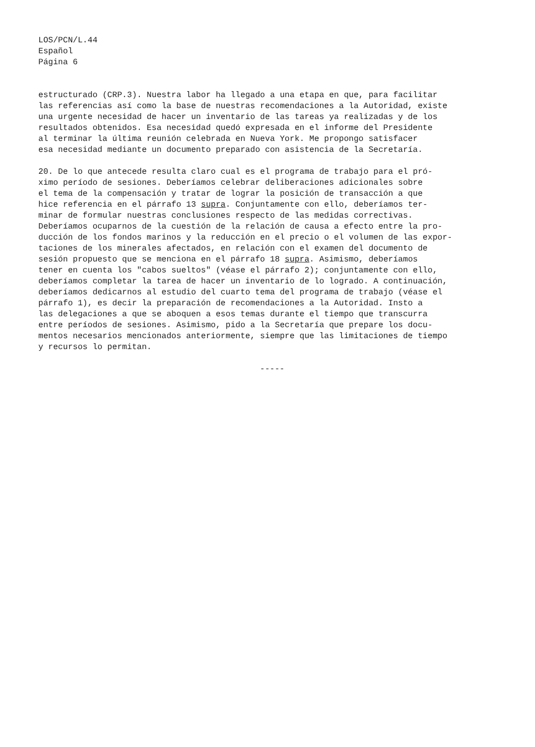LOS/PCN/L.44
Español
Página 6
estructurado (CRP.3). Nuestra labor ha llegado a una etapa en que, para facilitar las referencias así como la base de nuestras recomendaciones a la Autoridad, existe una urgente necesidad de hacer un inventario de las tareas ya realizadas y de los resultados obtenidos. Esa necesidad quedó expresada en el informe del Presidente al terminar la última reunión celebrada en Nueva York. Me propongo satisfacer esa necesidad mediante un documento preparado con asistencia de la Secretaría.
20. De lo que antecede resulta claro cual es el programa de trabajo para el pró- ximo período de sesiones. Deberíamos celebrar deliberaciones adicionales sobre el tema de la compensación y tratar de lograr la posición de transacción a que hice referencia en el párrafo 13 supra. Conjuntamente con ello, deberíamos ter- minar de formular nuestras conclusiones respecto de las medidas correctivas. Deberíamos ocuparnos de la cuestión de la relación de causa a efecto entre la pro- ducción de los fondos marinos y la reducción en el precio o el volumen de las expor- taciones de los minerales afectados, en relación con el examen del documento de sesión propuesto que se menciona en el párrafo 18 supra. Asimismo, deberíamos tener en cuenta los "cabos sueltos" (véase el párrafo 2); conjuntamente con ello, deberíamos completar la tarea de hacer un inventario de lo logrado. A continuación, deberíamos dedicarnos al estudio del cuarto tema del programa de trabajo (véase el párrafo 1), es decir la preparación de recomendaciones a la Autoridad. Insto a las delegaciones a que se aboquen a esos temas durante el tiempo que transcurra entre períodos de sesiones. Asimismo, pido a la Secretaría que prepare los docu- mentos necesarios mencionados anteriormente, siempre que las limitaciones de tiempo y recursos lo permitan.
-----